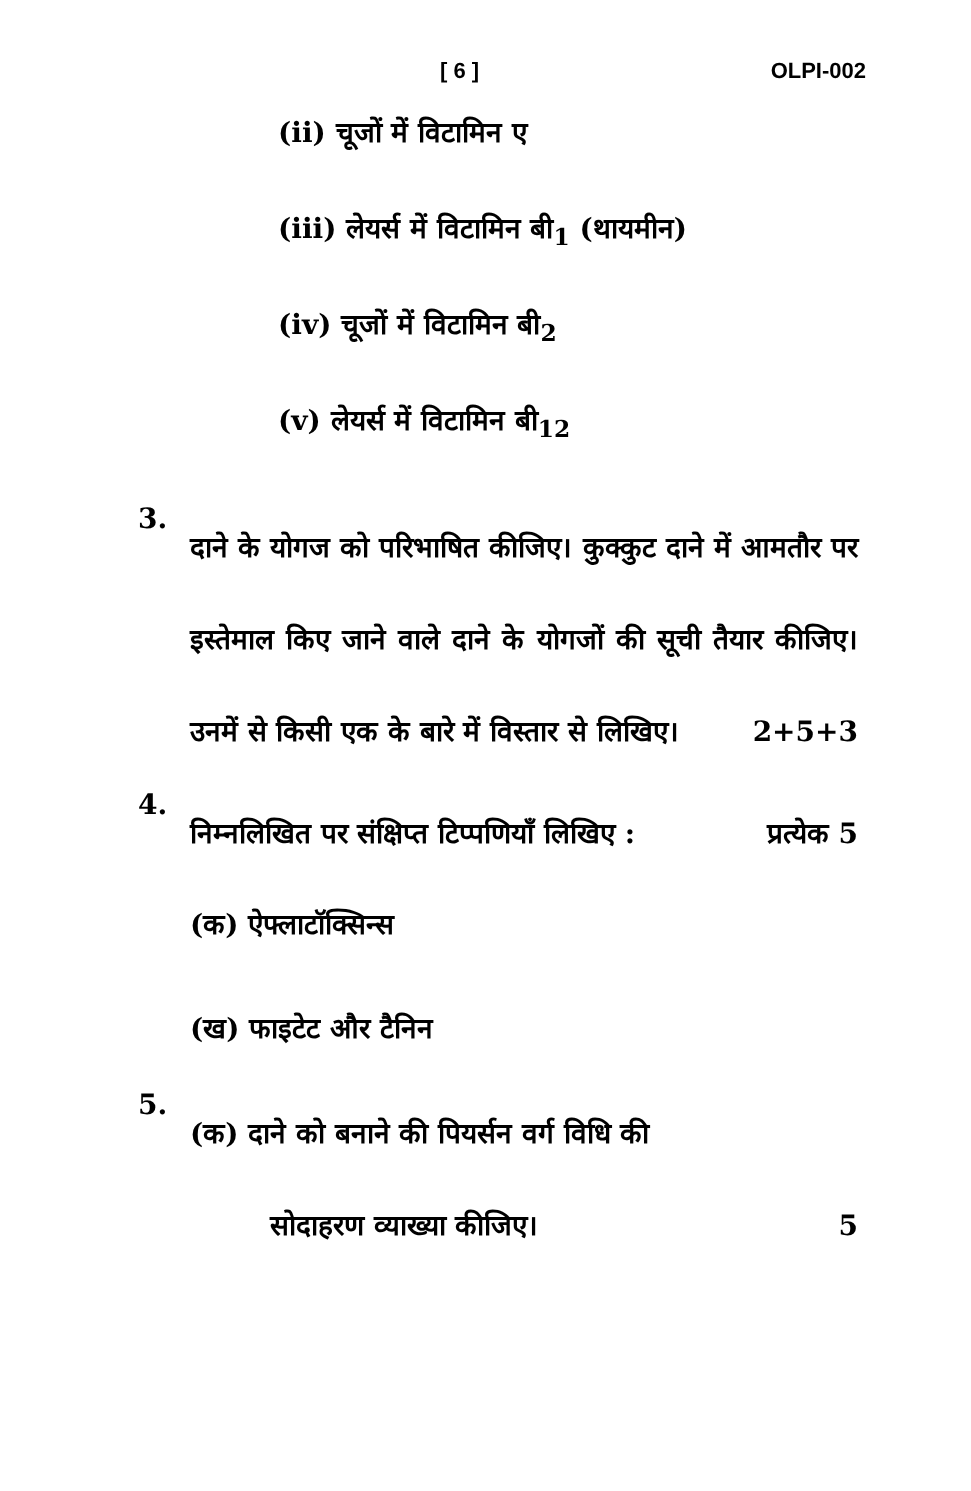[ 6 ] OLPI-002
(ii) चूजों में विटामिन ए
(iii) लेयर्स में विटामिन बी<sub>1</sub> (थायमीन)
(iv) चूजों में विटामिन बी<sub>2</sub>
(v) लेयर्स में विटामिन बी<sub>12</sub>
3.
दाने के योगज को परिभाषित कीजिए। कुक्कुट दाने में आमतौर पर इस्तेमाल किए जाने वाले दाने के योगजों की सूची तैयार कीजिए। उनमें से किसी एक के बारे में विस्तार से लिखिए।
2+5+3
4.
निम्नलिखित पर संक्षिप्त टिप्पणियाँ लिखिए : प्रत्येक 5
(क) ऐफ्लाटॉक्सिन्स
(ख) फाइटेट और टैनिन
5.
(क) दाने को बनाने की पियर्सन वर्ग विधि की
सोदाहरण व्याख्या कीजिए। 5